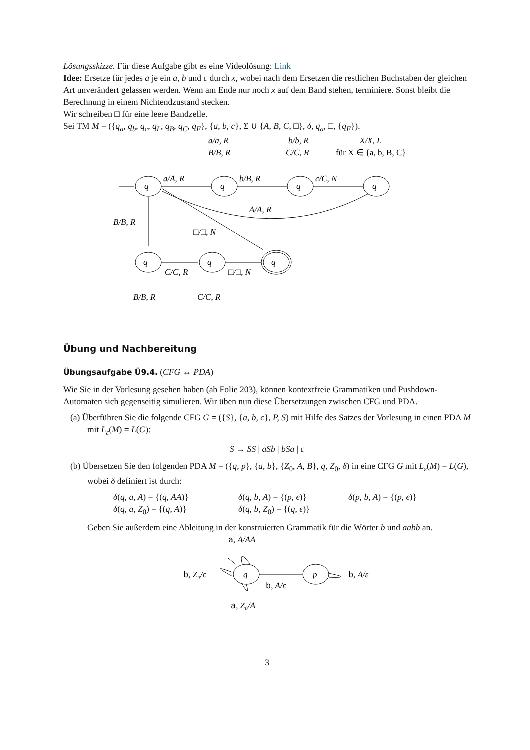Lösungsskizze. Für diese Aufgabe gibt es eine Videolösung: Link
Idee: Ersetze für jedes a je ein a, b und c durch x, wobei nach dem Ersetzen die restlichen Buchstaben der gleichen Art unverändert gelassen werden. Wenn am Ende nur noch x auf dem Band stehen, terminiere. Sonst bleibt die Berechnung in einem Nichtendzustand stecken.
Wir schreiben □ für eine leere Bandzelle.
Sei TM M = ({q<sub>a</sub>, q<sub>b</sub>, q<sub>c</sub>, q<sub>L</sub>, q<sub>B</sub>, q<sub>C</sub>, q<sub>F</sub>}, {a, b, c}, Σ ∪ {A, B, C, □}, δ, q<sub>a</sub>, □, {q<sub>F</sub>}).
a/A, R
b/B, R
c/C, N
A/A, R
B/B, R
□/□, N
a/a, R
B/B, R
b/b, R
C/C, R
X/X, L
für X ∈ {a, b, B, C}
C/C, R
□/□, N
B/B, R
C/C, R
q
q
q
q
q
q
q
Übung und Nachbereitung
Übungsaufgabe Ü9.4.
(CFG ↔ PDA)
Wie Sie in der Vorlesung gesehen haben (ab Folie 203), können kontextfreie Grammatiken und Pushdown-Automaten sich gegenseitig simulieren. Wir üben nun diese Übersetzungen zwischen CFG und PDA.
(a) Überführen Sie die folgende CFG G = ({S}, {a, b, c}, P, S) mit Hilfe des Satzes der Vorlesung in einen PDA M mit L<sub>ε</sub>(M) = L(G):
S → SS | aSb | bSa | c
(b) Übersetzen Sie den folgenden PDA M = ({q, p}, {a, b}, {Z<sub>0</sub>, A, B}, q, Z<sub>0</sub>, δ) in eine CFG G mit L<sub>ε</sub>(M) = L(G), wobei δ definiert ist durch:
δ(q, a, A) = {(q, AA)} δ(q, b, A) = {(p, ϵ)} δ(p, b, A) = {(p, ϵ)} δ(q, a, Z<sub>0</sub>) = {(q, A)} δ(q, b, Z<sub>0</sub>) = {(q, ϵ)}
Geben Sie außerdem eine Ableitung in der konstruierten Grammatik für die Wörter b und aabb an.
a, A/AA
b, Z₀/ε
b, A/ε
b, A/ε
a, Z₀/A
q
p
3